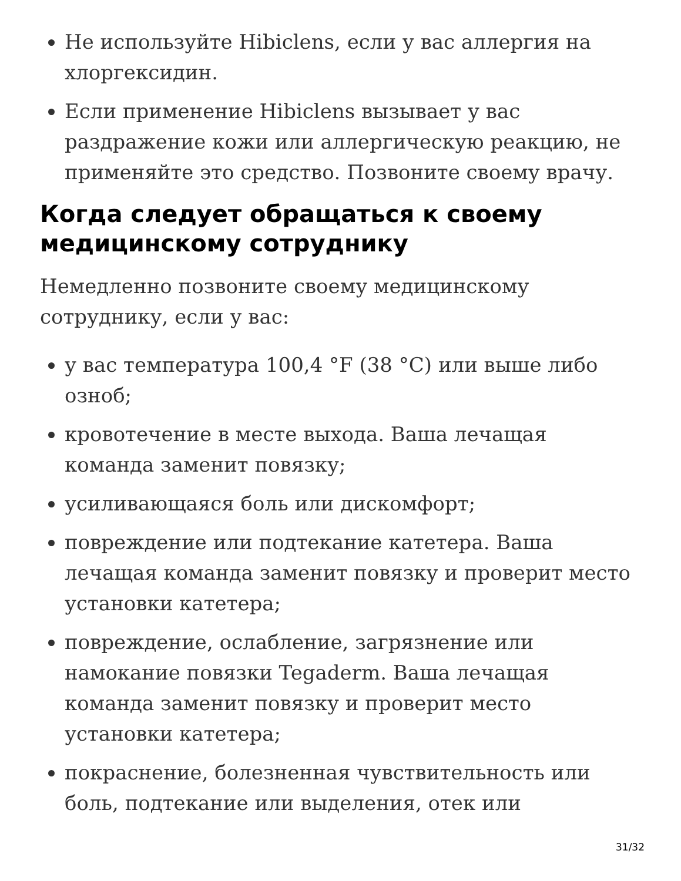Не используйте Hibiclens, если у вас аллергия на хлоргексидин.
Если применение Hibiclens вызывает у вас раздражение кожи или аллергическую реакцию, не применяйте это средство. Позвоните своему врачу.
Когда следует обращаться к своему медицинскому сотруднику
Немедленно позвоните своему медицинскому сотруднику, если у вас:
у вас температура 100,4 °F (38 °C) или выше либо озноб;
кровотечение в месте выхода. Ваша лечащая команда заменит повязку;
усиливающаяся боль или дискомфорт;
повреждение или подтекание катетера. Ваша лечащая команда заменит повязку и проверит место установки катетера;
повреждение, ослабление, загрязнение или намокание повязки Tegaderm. Ваша лечащая команда заменит повязку и проверит место установки катетера;
покраснение, болезненная чувствительность или боль, подтекание или выделения, отек или
31/32